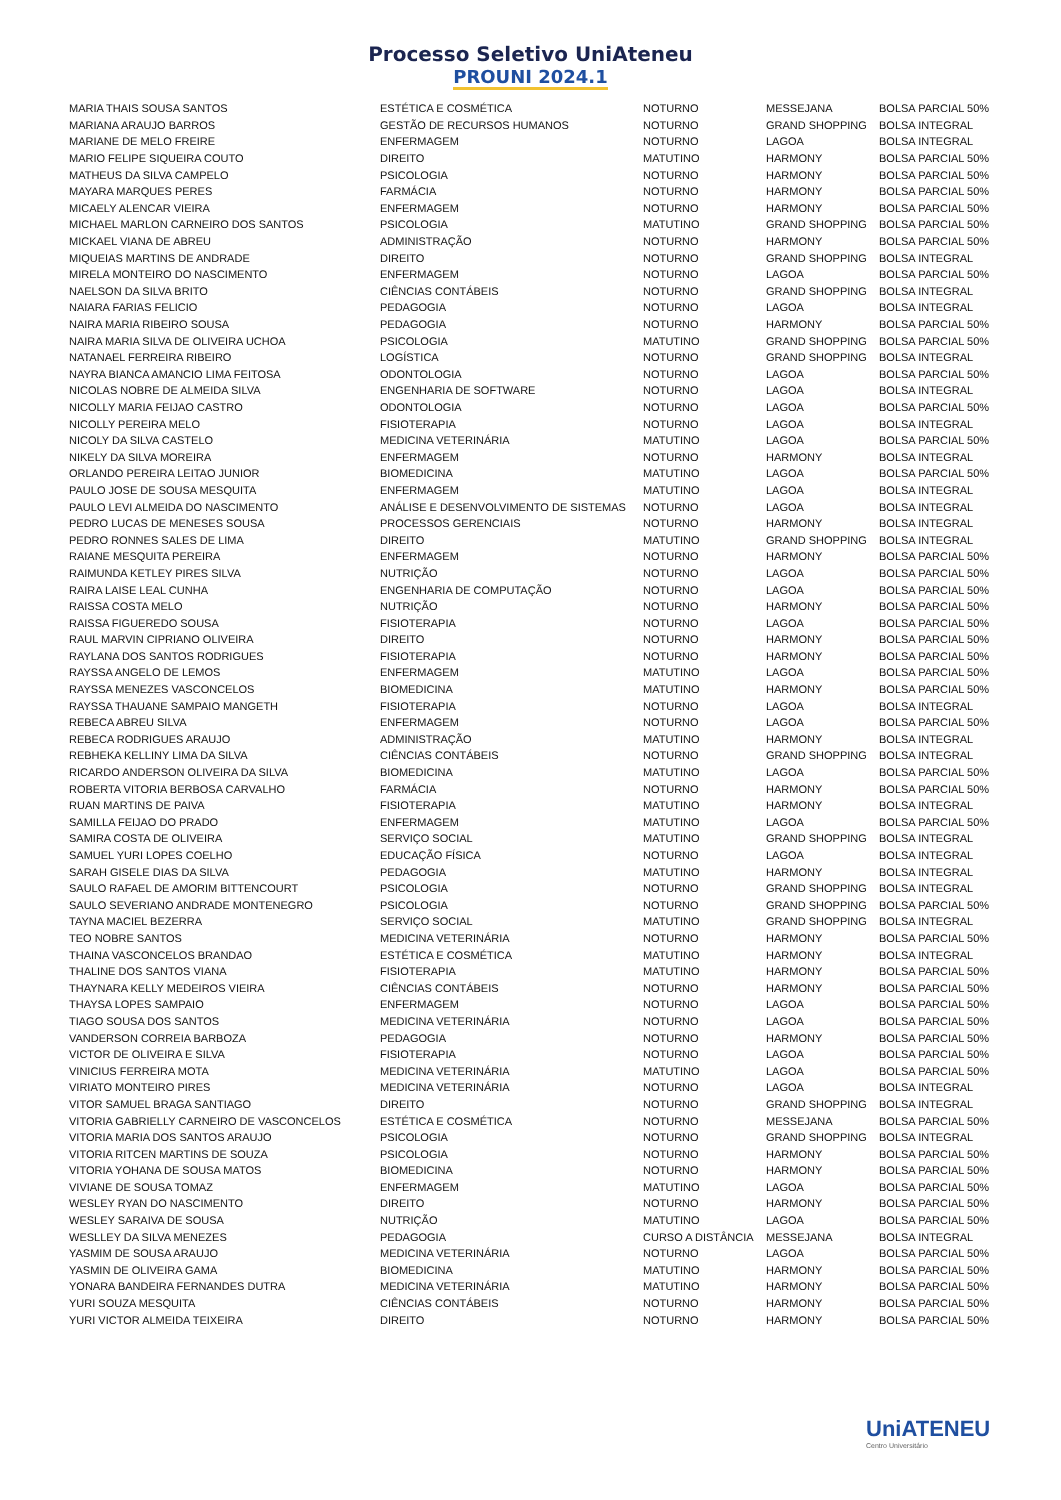Processo Seletivo UniAteneu
PROUNI 2024.1
| MARIA THAIS SOUSA SANTOS | ESTÉTICA E COSMÉTICA | NOTURNO | MESSEJANA | BOLSA PARCIAL 50% |
| MARIANA ARAUJO BARROS | GESTÃO DE RECURSOS HUMANOS | NOTURNO | GRAND SHOPPING | BOLSA INTEGRAL |
| MARIANE DE MELO FREIRE | ENFERMAGEM | NOTURNO | LAGOA | BOLSA INTEGRAL |
| MARIO FELIPE SIQUEIRA COUTO | DIREITO | MATUTINO | HARMONY | BOLSA PARCIAL 50% |
| MATHEUS DA SILVA CAMPELO | PSICOLOGIA | NOTURNO | HARMONY | BOLSA PARCIAL 50% |
| MAYARA MARQUES PERES | FARMÁCIA | NOTURNO | HARMONY | BOLSA PARCIAL 50% |
| MICAELY ALENCAR VIEIRA | ENFERMAGEM | NOTURNO | HARMONY | BOLSA PARCIAL 50% |
| MICHAEL MARLON CARNEIRO DOS SANTOS | PSICOLOGIA | MATUTINO | GRAND SHOPPING | BOLSA PARCIAL 50% |
| MICKAEL VIANA DE ABREU | ADMINISTRAÇÃO | NOTURNO | HARMONY | BOLSA PARCIAL 50% |
| MIQUEIAS MARTINS DE ANDRADE | DIREITO | NOTURNO | GRAND SHOPPING | BOLSA INTEGRAL |
| MIRELA MONTEIRO DO NASCIMENTO | ENFERMAGEM | NOTURNO | LAGOA | BOLSA PARCIAL 50% |
| NAELSON DA SILVA BRITO | CIÊNCIAS CONTÁBEIS | NOTURNO | GRAND SHOPPING | BOLSA INTEGRAL |
| NAIARA FARIAS FELICIO | PEDAGOGIA | NOTURNO | LAGOA | BOLSA INTEGRAL |
| NAIRA MARIA RIBEIRO SOUSA | PEDAGOGIA | NOTURNO | HARMONY | BOLSA PARCIAL 50% |
| NAIRA MARIA SILVA DE OLIVEIRA UCHOA | PSICOLOGIA | MATUTINO | GRAND SHOPPING | BOLSA PARCIAL 50% |
| NATANAEL FERREIRA RIBEIRO | LOGÍSTICA | NOTURNO | GRAND SHOPPING | BOLSA INTEGRAL |
| NAYRA BIANCA AMANCIO LIMA FEITOSA | ODONTOLOGIA | NOTURNO | LAGOA | BOLSA PARCIAL 50% |
| NICOLAS NOBRE DE ALMEIDA SILVA | ENGENHARIA DE SOFTWARE | NOTURNO | LAGOA | BOLSA INTEGRAL |
| NICOLLY MARIA FEIJAO CASTRO | ODONTOLOGIA | NOTURNO | LAGOA | BOLSA PARCIAL 50% |
| NICOLLY PEREIRA MELO | FISIOTERAPIA | NOTURNO | LAGOA | BOLSA INTEGRAL |
| NICOLY DA SILVA CASTELO | MEDICINA VETERINÁRIA | MATUTINO | LAGOA | BOLSA PARCIAL 50% |
| NIKELY DA SILVA MOREIRA | ENFERMAGEM | NOTURNO | HARMONY | BOLSA INTEGRAL |
| ORLANDO PEREIRA LEITAO JUNIOR | BIOMEDICINA | MATUTINO | LAGOA | BOLSA PARCIAL 50% |
| PAULO JOSE DE SOUSA MESQUITA | ENFERMAGEM | MATUTINO | LAGOA | BOLSA INTEGRAL |
| PAULO LEVI ALMEIDA DO NASCIMENTO | ANÁLISE E DESENVOLVIMENTO DE SISTEMAS | NOTURNO | LAGOA | BOLSA INTEGRAL |
| PEDRO LUCAS DE MENESES SOUSA | PROCESSOS GERENCIAIS | NOTURNO | HARMONY | BOLSA INTEGRAL |
| PEDRO RONNES SALES DE LIMA | DIREITO | MATUTINO | GRAND SHOPPING | BOLSA INTEGRAL |
| RAIANE MESQUITA PEREIRA | ENFERMAGEM | NOTURNO | HARMONY | BOLSA PARCIAL 50% |
| RAIMUNDA KETLEY PIRES SILVA | NUTRIÇÃO | NOTURNO | LAGOA | BOLSA PARCIAL 50% |
| RAIRA LAISE LEAL CUNHA | ENGENHARIA DE COMPUTAÇÃO | NOTURNO | LAGOA | BOLSA PARCIAL 50% |
| RAISSA COSTA MELO | NUTRIÇÃO | NOTURNO | HARMONY | BOLSA PARCIAL 50% |
| RAISSA FIGUEREDO SOUSA | FISIOTERAPIA | NOTURNO | LAGOA | BOLSA PARCIAL 50% |
| RAUL MARVIN CIPRIANO OLIVEIRA | DIREITO | NOTURNO | HARMONY | BOLSA PARCIAL 50% |
| RAYLANA DOS SANTOS RODRIGUES | FISIOTERAPIA | NOTURNO | HARMONY | BOLSA PARCIAL 50% |
| RAYSSA ANGELO DE LEMOS | ENFERMAGEM | MATUTINO | LAGOA | BOLSA PARCIAL 50% |
| RAYSSA MENEZES VASCONCELOS | BIOMEDICINA | MATUTINO | HARMONY | BOLSA PARCIAL 50% |
| RAYSSA THAUANE SAMPAIO MANGETH | FISIOTERAPIA | NOTURNO | LAGOA | BOLSA INTEGRAL |
| REBECA ABREU SILVA | ENFERMAGEM | NOTURNO | LAGOA | BOLSA PARCIAL 50% |
| REBECA RODRIGUES ARAUJO | ADMINISTRAÇÃO | MATUTINO | HARMONY | BOLSA INTEGRAL |
| REBHEKA KELLINY LIMA DA SILVA | CIÊNCIAS CONTÁBEIS | NOTURNO | GRAND SHOPPING | BOLSA INTEGRAL |
| RICARDO ANDERSON OLIVEIRA DA SILVA | BIOMEDICINA | MATUTINO | LAGOA | BOLSA PARCIAL 50% |
| ROBERTA VITORIA BERBOSA CARVALHO | FARMÁCIA | NOTURNO | HARMONY | BOLSA PARCIAL 50% |
| RUAN MARTINS DE PAIVA | FISIOTERAPIA | MATUTINO | HARMONY | BOLSA INTEGRAL |
| SAMILLA FEIJAO DO PRADO | ENFERMAGEM | MATUTINO | LAGOA | BOLSA PARCIAL 50% |
| SAMIRA COSTA DE OLIVEIRA | SERVIÇO SOCIAL | MATUTINO | GRAND SHOPPING | BOLSA INTEGRAL |
| SAMUEL YURI LOPES COELHO | EDUCAÇÃO FÍSICA | NOTURNO | LAGOA | BOLSA INTEGRAL |
| SARAH GISELE DIAS DA SILVA | PEDAGOGIA | MATUTINO | HARMONY | BOLSA INTEGRAL |
| SAULO RAFAEL DE AMORIM BITTENCOURT | PSICOLOGIA | NOTURNO | GRAND SHOPPING | BOLSA INTEGRAL |
| SAULO SEVERIANO ANDRADE MONTENEGRO | PSICOLOGIA | NOTURNO | GRAND SHOPPING | BOLSA PARCIAL 50% |
| TAYNA MACIEL BEZERRA | SERVIÇO SOCIAL | MATUTINO | GRAND SHOPPING | BOLSA INTEGRAL |
| TEO NOBRE SANTOS | MEDICINA VETERINÁRIA | NOTURNO | HARMONY | BOLSA PARCIAL 50% |
| THAINA VASCONCELOS BRANDAO | ESTÉTICA E COSMÉTICA | MATUTINO | HARMONY | BOLSA INTEGRAL |
| THALINE DOS SANTOS VIANA | FISIOTERAPIA | MATUTINO | HARMONY | BOLSA PARCIAL 50% |
| THAYNARA KELLY MEDEIROS VIEIRA | CIÊNCIAS CONTÁBEIS | NOTURNO | HARMONY | BOLSA PARCIAL 50% |
| THAYSA LOPES SAMPAIO | ENFERMAGEM | NOTURNO | LAGOA | BOLSA PARCIAL 50% |
| TIAGO SOUSA DOS SANTOS | MEDICINA VETERINÁRIA | NOTURNO | LAGOA | BOLSA PARCIAL 50% |
| VANDERSON CORREIA BARBOZA | PEDAGOGIA | NOTURNO | HARMONY | BOLSA PARCIAL 50% |
| VICTOR DE OLIVEIRA E SILVA | FISIOTERAPIA | NOTURNO | LAGOA | BOLSA PARCIAL 50% |
| VINICIUS FERREIRA MOTA | MEDICINA VETERINÁRIA | MATUTINO | LAGOA | BOLSA PARCIAL 50% |
| VIRIATO MONTEIRO PIRES | MEDICINA VETERINÁRIA | NOTURNO | LAGOA | BOLSA INTEGRAL |
| VITOR SAMUEL BRAGA SANTIAGO | DIREITO | NOTURNO | GRAND SHOPPING | BOLSA INTEGRAL |
| VITORIA GABRIELLY CARNEIRO DE VASCONCELOS | ESTÉTICA E COSMÉTICA | NOTURNO | MESSEJANA | BOLSA PARCIAL 50% |
| VITORIA MARIA DOS SANTOS ARAUJO | PSICOLOGIA | NOTURNO | GRAND SHOPPING | BOLSA INTEGRAL |
| VITORIA RITCEN MARTINS DE SOUZA | PSICOLOGIA | NOTURNO | HARMONY | BOLSA PARCIAL 50% |
| VITORIA YOHANA DE SOUSA MATOS | BIOMEDICINA | NOTURNO | HARMONY | BOLSA PARCIAL 50% |
| VIVIANE DE SOUSA TOMAZ | ENFERMAGEM | MATUTINO | LAGOA | BOLSA PARCIAL 50% |
| WESLEY RYAN DO NASCIMENTO | DIREITO | NOTURNO | HARMONY | BOLSA PARCIAL 50% |
| WESLEY SARAIVA DE SOUSA | NUTRIÇÃO | MATUTINO | LAGOA | BOLSA PARCIAL 50% |
| WESLLEY DA SILVA MENEZES | PEDAGOGIA | CURSO A DISTÂNCIA | MESSEJANA | BOLSA INTEGRAL |
| YASMIM DE SOUSA ARAUJO | MEDICINA VETERINÁRIA | NOTURNO | LAGOA | BOLSA PARCIAL 50% |
| YASMIN DE OLIVEIRA GAMA | BIOMEDICINA | MATUTINO | HARMONY | BOLSA PARCIAL 50% |
| YONARA BANDEIRA FERNANDES DUTRA | MEDICINA VETERINÁRIA | MATUTINO | HARMONY | BOLSA PARCIAL 50% |
| YURI SOUZA MESQUITA | CIÊNCIAS CONTÁBEIS | NOTURNO | HARMONY | BOLSA PARCIAL 50% |
| YURI VICTOR ALMEIDA TEIXEIRA | DIREITO | NOTURNO | HARMONY | BOLSA PARCIAL 50% |
UniATENEU
Centro Universitário